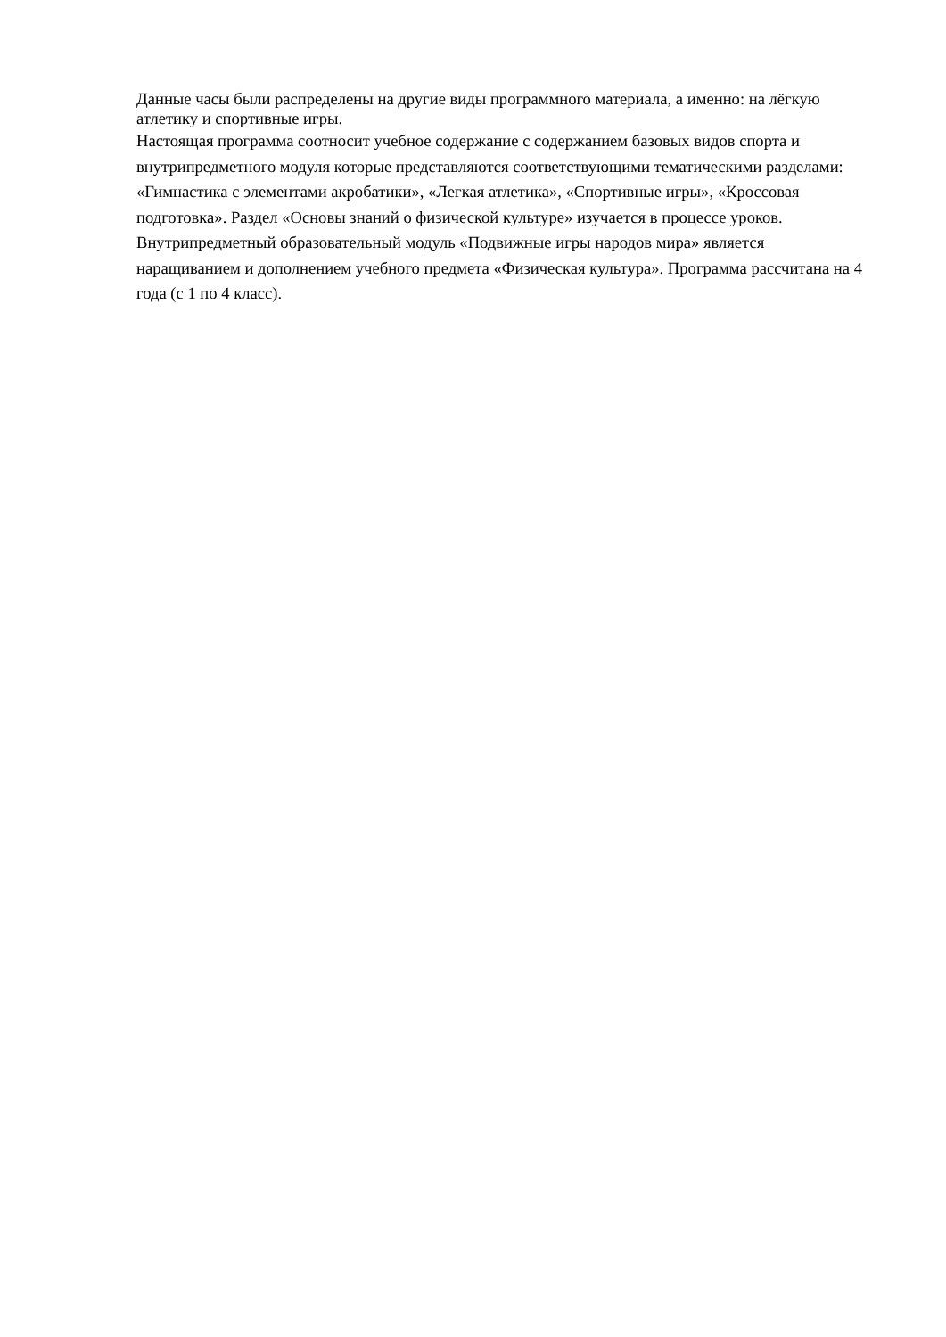Данные часы были распределены на другие виды программного материала, а именно: на лёгкую атлетику и спортивные игры.
Настоящая программа соотносит учебное содержание с содержанием базовых видов спорта и внутрипредметного модуля которые представляются соответствующими тематическими разделами: «Гимнастика с элементами акробатики», «Легкая атлетика», «Спортивные игры», «Кроссовая подготовка». Раздел «Основы знаний о физической культуре» изучается в процессе уроков. Внутрипредметный образовательный модуль «Подвижные игры народов мира» является наращиванием и дополнением учебного предмета «Физическая культура». Программа рассчитана на 4 года (с 1 по 4 класс).